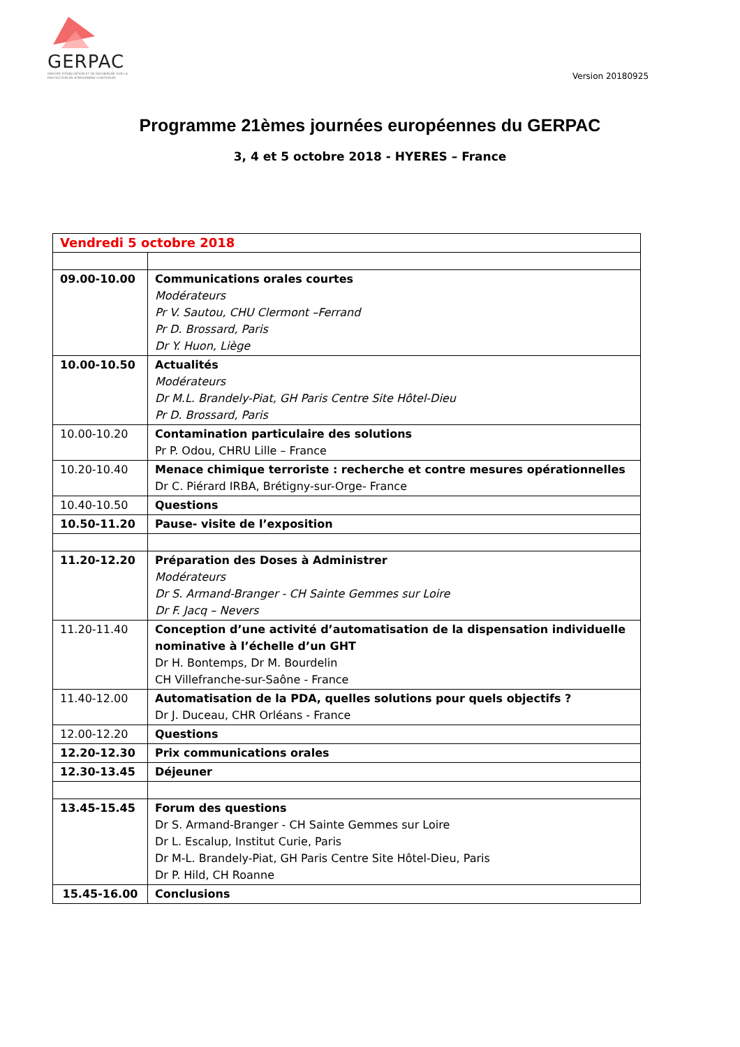GERPAC
GROUPE D'ÉVALUATION ET DE RECHERCHE SUR LA PROTECTION EN ATMOSPHÈRE CONTRÔLÉE
Version 20180925
Programme 21èmes journées européennes du GERPAC
3, 4 et 5 octobre 2018 - HYERES – France
| Vendredi 5 octobre 2018 | |
| 09.00-10.00 | Communications orales courtes Modérateurs Pr V. Sautou, CHU Clermont –Ferrand Pr D. Brossard, Paris Dr Y. Huon, Liège |
| 10.00-10.50 | Actualités Modérateurs Dr M.L. Brandely-Piat, GH Paris Centre Site Hôtel-Dieu Pr D. Brossard, Paris |
| 10.00-10.20 | Contamination particulaire des solutions Pr P. Odou, CHRU Lille – France |
| 10.20-10.40 | Menace chimique terroriste : recherche et contre mesures opérationnelles Dr C. Piérard IRBA, Brétigny-sur-Orge- France |
| 10.40-10.50 | Questions |
| 10.50-11.20 | Pause- visite de l’exposition |
| 11.20-12.20 | Préparation des Doses à Administrer Modérateurs Dr S. Armand-Branger - CH Sainte Gemmes sur Loire Dr F. Jacq – Nevers |
| 11.20-11.40 | Conception d’une activité d’automatisation de la dispensation individuelle nominative à l’échelle d’un GHT Dr H. Bontemps, Dr M. Bourdelin CH Villefranche-sur-Saône - France |
| 11.40-12.00 | Automatisation de la PDA, quelles solutions pour quels objectifs ? Dr J. Duceau, CHR Orléans - France |
| 12.00-12.20 | Questions |
| 12.20-12.30 | Prix communications orales |
| 12.30-13.45 | Déjeuner |
| 13.45-15.45 | Forum des questions Dr S. Armand-Branger - CH Sainte Gemmes sur Loire Dr L. Escalup, Institut Curie, Paris Dr M-L. Brandely-Piat, GH Paris Centre Site Hôtel-Dieu, Paris Dr P. Hild, CH Roanne |
| 15.45-16.00 | Conclusions |